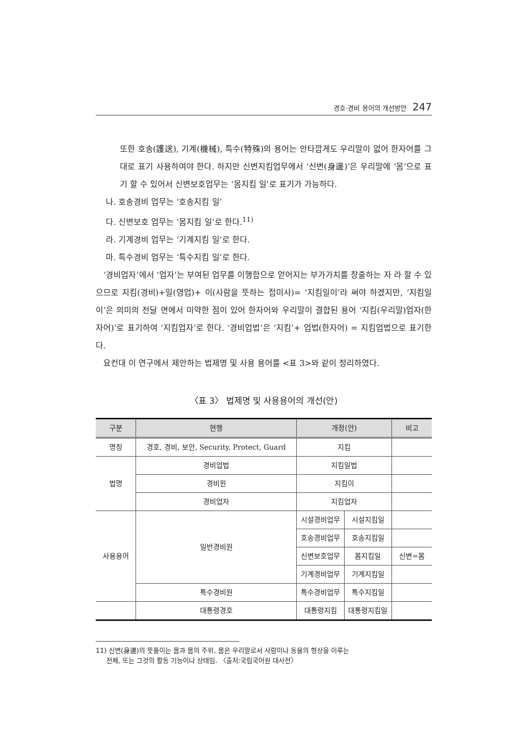경호·경비 용어의 개선방안 247
또한 호송(護送), 기계(機械), 특수(特殊)의 용어는 안타깝게도 우리말이 없어 한자어를 그대로 표기 사용하여야 한다. 하지만 신변지킴업무에서 ‘신변(身邊)’은 우리말에 ‘몸’으로 표기 할 수 있어서 신변보호업무는 ‘몸지킴 일’로 표기가 가능하다.
나. 호송경비 업무는 ‘호송지킴 일’
다. 신변보호 업무는 ‘몸지킴 일’로 한다.<sup>11)</sup>
라. 기계경비 업무는 ‘기계지킴 일’로 한다.
마. 특수경비 업무는 ‘특수지킴 일’로 한다.
‘경비업자’에서 ‘업자’는 부여된 업무를 이행함으로 얻어지는 부가가치를 창출하는 자 라 할 수 있으므로 지킴(경비)+일(영업)+ 이(사람을 뜻하는 접미사)= ‘지킴일이’라 써야 하겠지만, ‘지킴일이’은 의미의 전달 면에서 미약한 점이 있어 한자어와 우리말이 결합된 용어 ‘지킴(우리말)업자(한자어)’로 표기하여 ‘지킴업자’로 한다. ‘경비업법’은 ‘지킴’+ 업법(한자어) = 지킴업법으로 표기한다.
요컨대 이 연구에서 제안하는 법제명 및 사용 용어를 <표 3>와 같이 정리하였다.
〈표 3〉 법제명 및 사용용어의 개선(안)
| 구분 | 현행 | 개정(안) | | 비고 |
| --- | --- | --- | --- | --- |
| 명칭 | 경호, 경비, 보안, Security, Protect, Guard | 지킴 | | |
| 법명 | 경비업법 | 지킴일법 | | |
| | 경비원 | 지킴이 | | |
| | 경비업자 | 지킴업자 | | |
| 사용용어 | 일반경비원 | 시설경비업무 | 시설지킴일 | |
| | | 호송경비업무 | 호송지킴일 | |
| | | 신변보호업무 | 몸지킴일 | 신변=몸 |
| | | 기계경비업무 | 기계지킴일 | |
| | 특수경비원 | 특수경비업무 | 특수지킴일 | |
| | 대통령경호 | 대통령지킴 | 대통령지킴일 | |
11) 신변(身邊)의 뜻풀이는 몸과 몸의 주위, 몸은 우리말로서 사람이나 동물의 형상을 이루는
전체, 또는 그것의 활동 기능이나 상태임. 〈출처:국립국어원 대사전〉